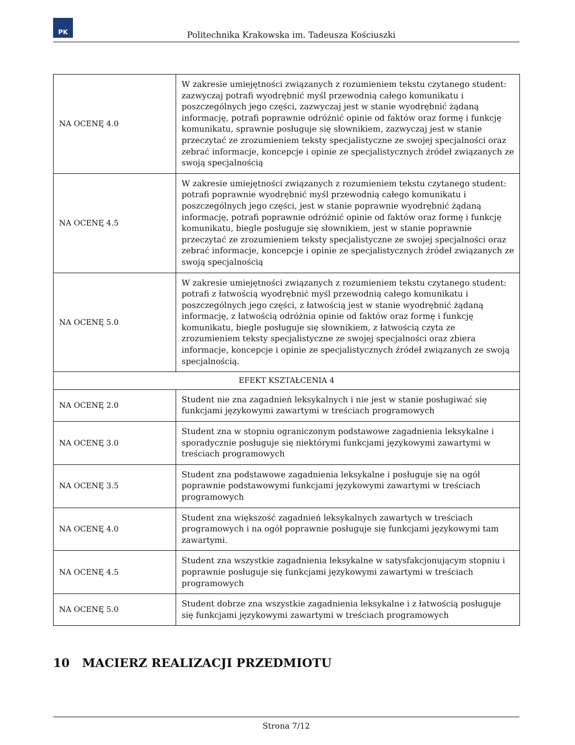PK
Politechnika Krakowska im. Tadeusza Kościuszki
| NA OCENĘ 4.0 | W zakresie umiejętności związanych z rozumieniem tekstu czytanego student: zazwyczaj potrafi wyodrębnić myśl przewodnią całego komunikatu i poszczególnych jego części, zazwyczaj jest w stanie wyodrębnić żądaną informację, potrafi poprawnie odróżnić opinie od faktów oraz formę i funkcję komunikatu, sprawnie posługuje się słownikiem, zazwyczaj jest w stanie przeczytać ze zrozumieniem teksty specjalistyczne ze swojej specjalności oraz zebrać informacje, koncepcje i opinie ze specjalistycznych źródeł związanych ze swoją specjalnością |
| NA OCENĘ 4.5 | W zakresie umiejętności związanych z rozumieniem tekstu czytanego student: potrafi poprawnie wyodrębnić myśl przewodnią całego komunikatu i poszczególnych jego części, jest w stanie poprawnie wyodrębnić żądaną informację, potrafi poprawnie odróżnić opinie od faktów oraz formę i funkcję komunikatu, biegle posługuje się słownikiem, jest w stanie poprawnie przeczytać ze zrozumieniem teksty specjalistyczne ze swojej specjalności oraz zebrać informacje, koncepcje i opinie ze specjalistycznych źródeł związanych ze swoją specjalnością |
| NA OCENĘ 5.0 | W zakresie umiejętności związanych z rozumieniem tekstu czytanego student: potrafi z łatwością wyodrębnić myśl przewodnią całego komunikatu i poszczególnych jego części, z łatwością jest w stanie wyodrębnić żądaną informację, z łatwością odróżnia opinie od faktów oraz formę i funkcję komunikatu, biegle posługuje się słownikiem, z łatwością czyta ze zrozumieniem teksty specjalistyczne ze swojej specjalności oraz zbiera informacje, koncepcje i opinie ze specjalistycznych źródeł związanych ze swoją specjalnością. |
| EFEKT KSZTAŁCENIA 4 | |
| NA OCENĘ 2.0 | Student nie zna zagadnień leksykalnych i nie jest w stanie posługiwać się funkcjami językowymi zawartymi w treściach programowych |
| NA OCENĘ 3.0 | Student zna w stopniu ograniczonym podstawowe zagadnienia leksykalne i sporadycznie posługuje się niektórymi funkcjami językowymi zawartymi w treściach programowych |
| NA OCENĘ 3.5 | Student zna podstawowe zagadnienia leksykalne i posługuje się na ogół poprawnie podstawowymi funkcjami językowymi zawartymi w treściach programowych |
| NA OCENĘ 4.0 | Student zna większość zagadnień leksykalnych zawartych w treściach programowych i na ogół poprawnie posługuje się funkcjami językowymi tam zawartymi. |
| NA OCENĘ 4.5 | Student zna wszystkie zagadnienia leksykalne w satysfakcjonującym stopniu i poprawnie posługuje się funkcjami językowymi zawartymi w treściach programowych |
| NA OCENĘ 5.0 | Student dobrze zna wszystkie zagadnienia leksykalne i z łatwością posługuje się funkcjami językowymi zawartymi w treściach programowych |
10 MACIERZ REALIZACJI PRZEDMIOTU
Strona 7/12